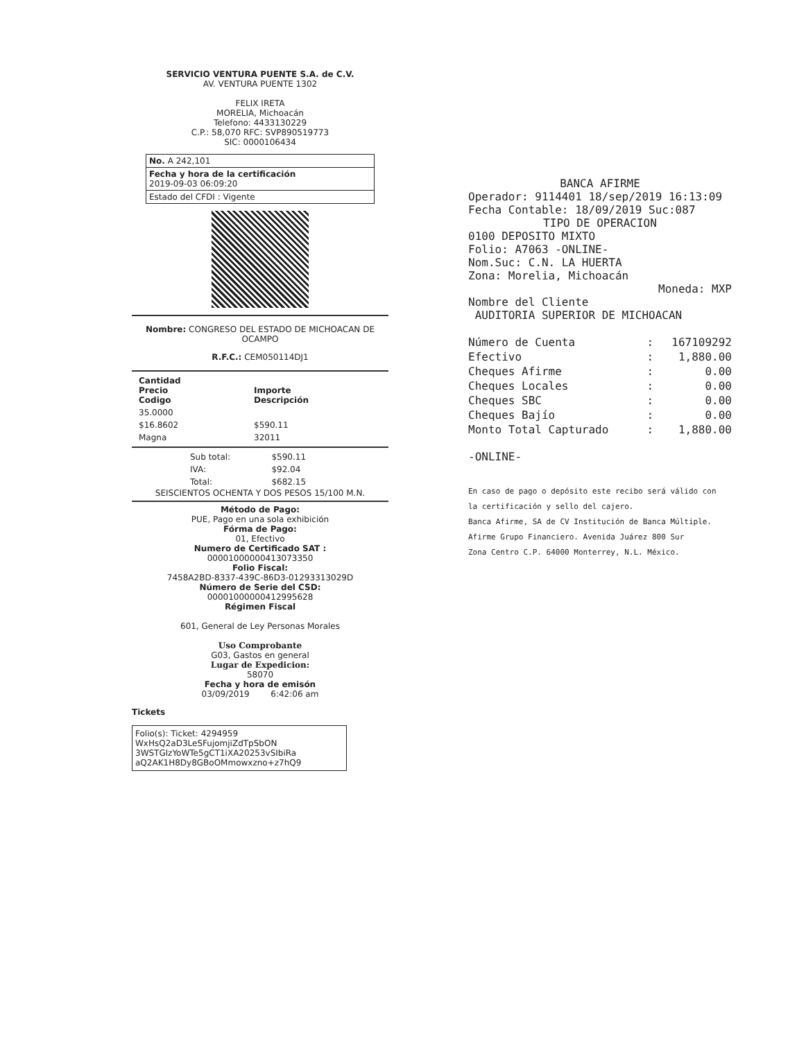SERVICIO VENTURA PUENTE S.A. de C.V.
AV. VENTURA PUENTE 1302
FELIX IRETA
MORELIA, Michoacán
Telefono: 4433130229
C.P.: 58,070 RFC: SVP890519773
SIC: 0000106434
No. A 242,101
Fecha y hora de la certificación
2019-09-03 06:09:20
Estado del CFDI : Vigente
Nombre: CONGRESO DEL ESTADO DE MICHOACAN DE OCAMPO
R.F.C.: CEM050114DJ1
| Cantidad Precio Codigo | Importe Descripción |
| --- | --- |
| 35.0000 | |
| $16.8602 | $590.11 |
| Magna | 32011 |
| Sub total: | $590.11 |
| IVA: | $92.04 |
| Total: | $682.15 |
SEISCIENTOS OCHENTA Y DOS PESOS 15/100 M.N.
Método de Pago:
PUE, Pago en una sola exhibición
Fórma de Pago:
01, Efectivo
Numero de Certificado SAT :
00001000000413073350
Folio Fiscal:
7458A2BD-8337-439C-86D3-01293313029D
Número de Serie del CSD:
00001000000412995628
Régimen Fiscal
601, General de Ley Personas Morales
Uso Comprobante
G03, Gastos en general
Lugar de Expedicion:
58070
Fecha y hora de emisón
03/09/2019 6:42:06 am
Tickets
Folio(s): Ticket: 4294959
WxHsQ2aD3LeSFujomjiZdTpSbON
3WSTGlzYoWTe5gCT1iXA20253vSIbiRa
aQ2AK1H8Dy8GBoOMmowxzno+z7hQ9
BANCA AFIRME
Operador: 9114401 18/sep/2019 16:13:09
Fecha Contable: 18/09/2019 Suc:087
TIPO DE OPERACION
0100 DEPOSITO MIXTO
Folio: A7063 -ONLINE-
Nom.Suc: C.N. LA HUERTA
Zona: Morelia, Michoacán
Moneda: MXP
Nombre del Cliente
AUDITORIA SUPERIOR DE MICHOACAN
| Número de Cuenta | : | 167109292 |
| Efectivo | : | 1,880.00 |
| Cheques Afirme | : | 0.00 |
| Cheques Locales | : | 0.00 |
| Cheques SBC | : | 0.00 |
| Cheques Bajío | : | 0.00 |
| Monto Total Capturado | : | 1,880.00 |
-ONLINE-
En caso de pago o depósito este recibo será válido con
la certificación y sello del cajero.
Banca Afirme, SA de CV Institución de Banca Múltiple.
Afirme Grupo Financiero. Avenida Juárez 800 Sur
Zona Centro C.P. 64000 Monterrey, N.L. México.